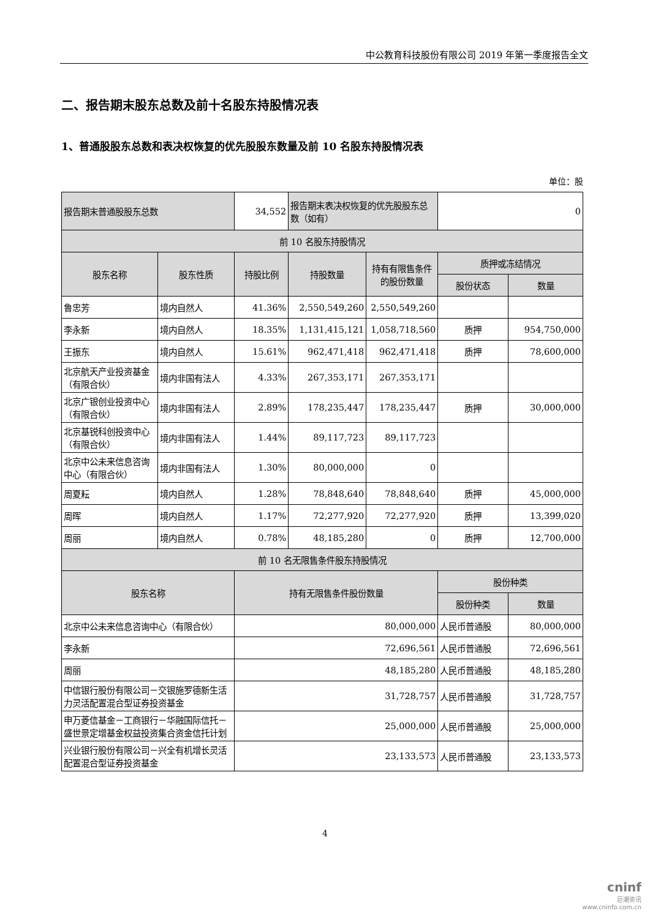中公教育科技股份有限公司 2019 年第一季度报告全文
二、报告期末股东总数及前十名股东持股情况表
1、普通股股东总数和表决权恢复的优先股股东数量及前 10 名股东持股情况表
单位：股
| 报告期末普通股股东总数 | | 34,552 | 报告期末表决权恢复的优先股股东总数（如有） | | 0 | |
| 前 10 名股东持股情况 | | | | | | |
| 股东名称 | 股东性质 | 持股比例 | 持股数量 | 持有有限售条件的股份数量 | 质押或冻结情况 | |
| | | | | | 股份状态 | 数量 |
| 鲁忠芳 | 境内自然人 | 41.36% | 2,550,549,260 | 2,550,549,260 | | |
| 李永新 | 境内自然人 | 18.35% | 1,131,415,121 | 1,058,718,560 | 质押 | 954,750,000 |
| 王振东 | 境内自然人 | 15.61% | 962,471,418 | 962,471,418 | 质押 | 78,600,000 |
| 北京航天产业投资基金（有限合伙） | 境内非国有法人 | 4.33% | 267,353,171 | 267,353,171 | | |
| 北京广银创业投资中心（有限合伙） | 境内非国有法人 | 2.89% | 178,235,447 | 178,235,447 | 质押 | 30,000,000 |
| 北京基锐科创投资中心（有限合伙） | 境内非国有法人 | 1.44% | 89,117,723 | 89,117,723 | | |
| 北京中公未来信息咨询中心（有限合伙） | 境内非国有法人 | 1.30% | 80,000,000 | 0 | | |
| 周夏耘 | 境内自然人 | 1.28% | 78,848,640 | 78,848,640 | 质押 | 45,000,000 |
| 周晖 | 境内自然人 | 1.17% | 72,277,920 | 72,277,920 | 质押 | 13,399,020 |
| 周丽 | 境内自然人 | 0.78% | 48,185,280 | 0 | 质押 | 12,700,000 |
| 前 10 名无限售条件股东持股情况 | | | | | | |
| 股东名称 | | 持有无限售条件股份数量 | | | 股份种类 | |
| | | | | | 股份种类 | 数量 |
| 北京中公未来信息咨询中心（有限合伙） | | 80,000,000 | | | 人民币普通股 | 80,000,000 |
| 李永新 | | 72,696,561 | | | 人民币普通股 | 72,696,561 |
| 周丽 | | 48,185,280 | | | 人民币普通股 | 48,185,280 |
| 中信银行股份有限公司－交银施罗德新生活力灵活配置混合型证券投资基金 | | 31,728,757 | | | 人民币普通股 | 31,728,757 |
| 申万菱信基金－工商银行－华融国际信托－盛世景定增基金权益投资集合资金信托计划 | | 25,000,000 | | | 人民币普通股 | 25,000,000 |
| 兴业银行股份有限公司－兴全有机增长灵活配置混合型证券投资基金 | | 23,133,573 | | | 人民币普通股 | 23,133,573 |
4
cninf
巨潮资讯
www.cninfo.com.cn